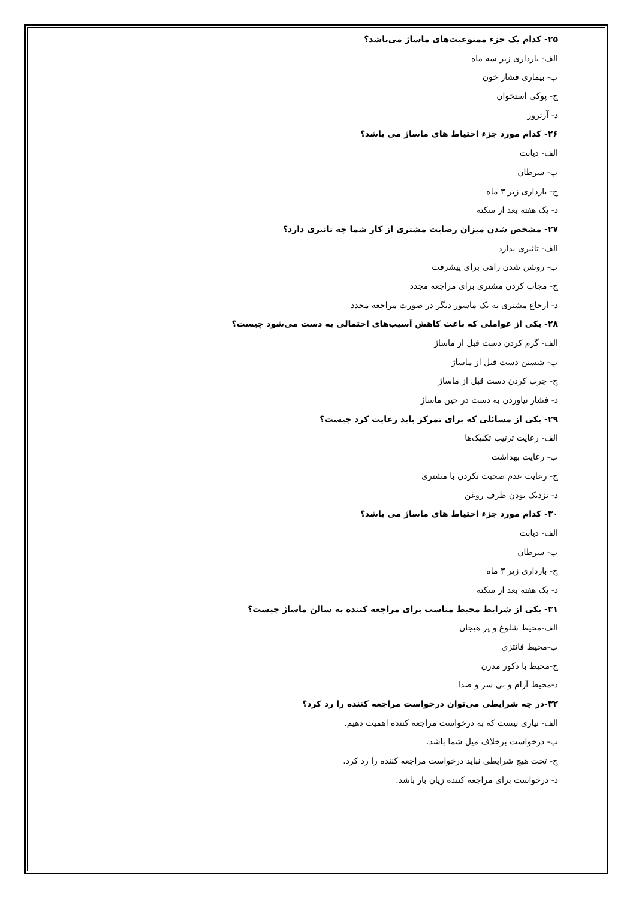۲۵- کدام یک جزء ممنوعیت‌های ماساژ می‌باشد؟
الف- بارداری زیر سه ماه
ب- بیماری فشار خون
ج- پوکی استخوان
د- آرتروز
۲۶- کدام مورد جزء احتیاط های ماساژ می باشد؟
الف- دیابت
ب- سرطان
ج- بارداری زیر ۳ ماه
د- یک هفته بعد از سکته
۲۷- مشخص شدن میزان رضایت مشتری از کار شما چه تاثیری دارد؟
الف- تاثیری ندارد
ب- روشن شدن راهی برای پیشرفت
ج- مجاب کردن مشتری برای مراجعه مجدد
د- ارجاع مشتری به یک ماسور دیگر در صورت مراجعه مجدد
۲۸- یکی از عواملی که باعث کاهش آسیب‌های احتمالی به دست می‌شود چیست؟
الف- گرم کردن دست قبل از ماساژ
ب- شستن دست قبل از ماساژ
ج- چرب کردن دست قبل از ماساژ
د- فشار نیاوردن به دست در حین ماساژ
۲۹- یکی از مسائلی که برای تمرکز باید رعایت کرد چیست؟
الف- رعایت ترتیب تکنیک‌ها
ب- رعایت بهداشت
ج- رعایت عدم صحبت نکردن با مشتری
د- نزدیک بودن ظرف روغن
۳۰- کدام مورد جزء احتیاط های ماساژ می باشد؟
الف- دیابت
ب- سرطان
ج- بارداری زیر ۳ ماه
د- یک هفته بعد از سکته
۳۱- یکی از شرایط محیط مناسب برای مراجعه کننده به سالن ماساژ چیست؟
الف-محیط شلوغ و پر هیجان
ب-محیط فانتزی
ج-محیط با دکور مدرن
د-محیط آرام و بی سر و صدا
۳۲-در چه شرایطی می‌توان درخواست مراجعه کننده را رد کرد؟
الف- نیازی نیست که به درخواست مراجعه کننده اهمیت دهیم.
ب- درخواست برخلاف میل شما باشد.
ج- تحت هیچ شرایطی نباید درخواست مراجعه کننده را رد کرد.
د- درخواست برای مراجعه کننده زیان بار باشد.